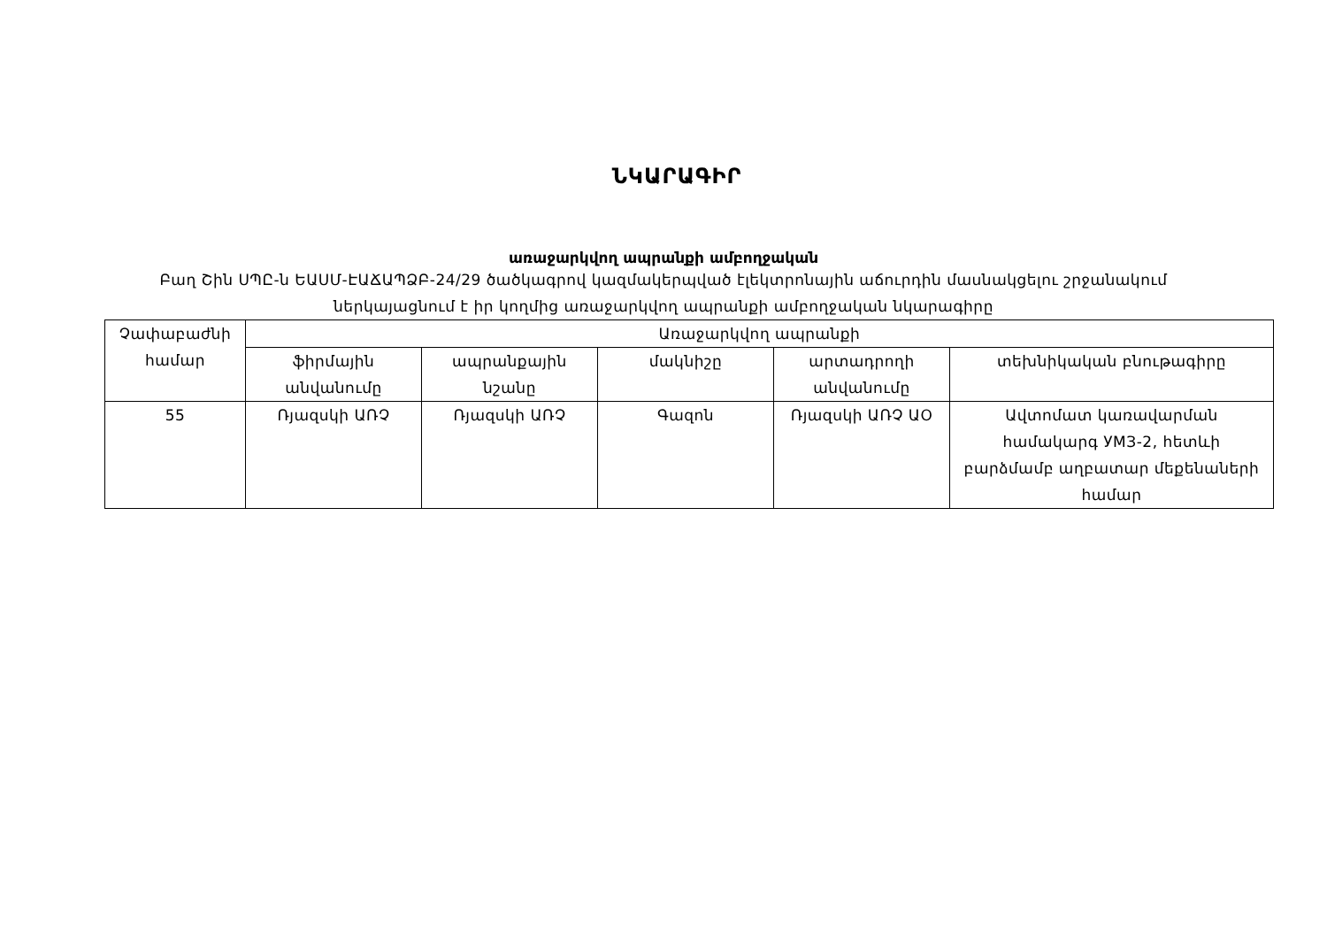ՆԿԱՐԱԳԻՐ
առաջարկվող ապրանքի ամբողջական
Բաղ Շին ՍՊԸ-ն ԵԱՍՄ-ԷԱՃԱՊՁԲ-24/29 ծածկագրով կազմակերպված էլեկտրոնային աճուրդին մասնակցելու շրջանակում
ներկայացնում է իր կողմից առաջարկվող ապրանքի ամբողջական նկարագիրը
| Չափաբաժնի համար | Առաջարկվող ապրանքի | | | | |
| --- | --- | --- | --- | --- | --- |
| | ֆիրմային անվանումը | ապրանքային նշանը | մակնիշը | արտադրողի անվանումը | տեխնիկական բնութագիրը |
| 55 | Ռյազսկի ԱՌՉ | Ռյազսկի ԱՌՉ | Գազոն | Ռյազսկի ԱՌՉ ԱՕ | Ավտոմատ կառավարման համակարգ УМЗ-2, հետևի բարձմամբ աղբատար մեքենաների համար |